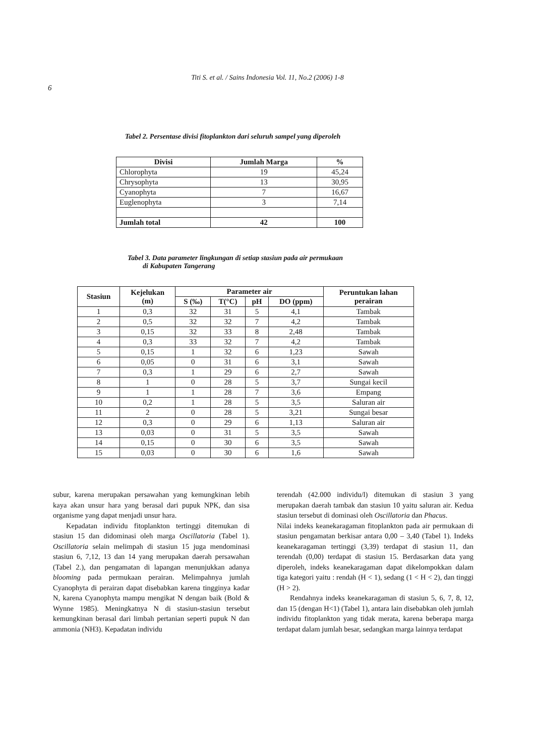Titi S. et al. / Sains Indonesia Vol. 11, No.2 (2006) 1-8
6
Tabel 2. Persentase divisi fitoplankton dari seluruh sampel yang diperoleh
| Divisi | Jumlah Marga | % |
| --- | --- | --- |
| Chlorophyta | 19 | 45,24 |
| Chrysophyta | 13 | 30,95 |
| Cyanophyta | 7 | 16,67 |
| Euglenophyta | 3 | 7,14 |
| Jumlah total | 42 | 100 |
Tabel 3. Data parameter lingkungan di setiap stasiun pada air permukaan
di Kabupaten Tangerang
| Stasiun | Kejelukan (m) | Parameter air | | | | Peruntukan lahan perairan |
| --- | --- | --- | --- | --- | --- | --- |
| | | S (‰) | T(°C) | pH | DO (ppm) | |
| 1 | 0,3 | 32 | 31 | 5 | 4,1 | Tambak |
| 2 | 0,5 | 32 | 32 | 7 | 4,2 | Tambak |
| 3 | 0,15 | 32 | 33 | 8 | 2,48 | Tambak |
| 4 | 0,3 | 33 | 32 | 7 | 4,2 | Tambak |
| 5 | 0,15 | 1 | 32 | 6 | 1,23 | Sawah |
| 6 | 0,05 | 0 | 31 | 6 | 3,1 | Sawah |
| 7 | 0,3 | 1 | 29 | 6 | 2,7 | Sawah |
| 8 | 1 | 0 | 28 | 5 | 3,7 | Sungai kecil |
| 9 | 1 | 1 | 28 | 7 | 3,6 | Empang |
| 10 | 0,2 | 1 | 28 | 5 | 3,5 | Saluran air |
| 11 | 2 | 0 | 28 | 5 | 3,21 | Sungai besar |
| 12 | 0,3 | 0 | 29 | 6 | 1,13 | Saluran air |
| 13 | 0,03 | 0 | 31 | 5 | 3,5 | Sawah |
| 14 | 0,15 | 0 | 30 | 6 | 3,5 | Sawah |
| 15 | 0,03 | 0 | 30 | 6 | 1,6 | Sawah |
subur, karena merupakan persawahan yang kemungkinan lebih kaya akan unsur hara yang berasal dari pupuk NPK, dan sisa organisme yang dapat menjadi unsur hara.
Kepadatan individu fitoplankton tertinggi ditemukan di stasiun 15 dan didominasi oleh marga Oscillatoria (Tabel 1). Oscillatoria selain melimpah di stasiun 15 juga mendominasi stasiun 6, 7,12, 13 dan 14 yang merupakan daerah persawahan (Tabel 2.), dan pengamatan di lapangan menunjukkan adanya blooming pada permukaan perairan. Melimpahnya jumlah Cyanophyta di perairan dapat disebabkan karena tingginya kadar N, karena Cyanophyta mampu mengikat N dengan baik (Bold & Wynne 1985). Meningkatnya N di stasiun-stasiun tersebut kemungkinan berasal dari limbah pertanian seperti pupuk N dan ammonia (NH3). Kepadatan individu
terendah (42.000 individu/l) ditemukan di stasiun 3 yang merupakan daerah tambak dan stasiun 10 yaitu saluran air. Kedua stasiun tersebut di dominasi oleh Oscillatoria dan Phacus.
Nilai indeks keanekaragaman fitoplankton pada air permukaan di stasiun pengamatan berkisar antara 0,00 – 3,40 (Tabel 1). Indeks keanekaragaman tertinggi (3,39) terdapat di stasiun 11, dan terendah (0,00) terdapat di stasiun 15. Berdasarkan data yang diperoleh, indeks keanekaragaman dapat dikelompokkan dalam tiga kategori yaitu : rendah (H < 1), sedang (1 < H < 2), dan tinggi (H > 2).
Rendahnya indeks keanekaragaman di stasiun 5, 6, 7, 8, 12, dan 15 (dengan H<1) (Tabel 1), antara lain disebabkan oleh jumlah individu fitoplankton yang tidak merata, karena beberapa marga terdapat dalam jumlah besar, sedangkan marga lainnya terdapat